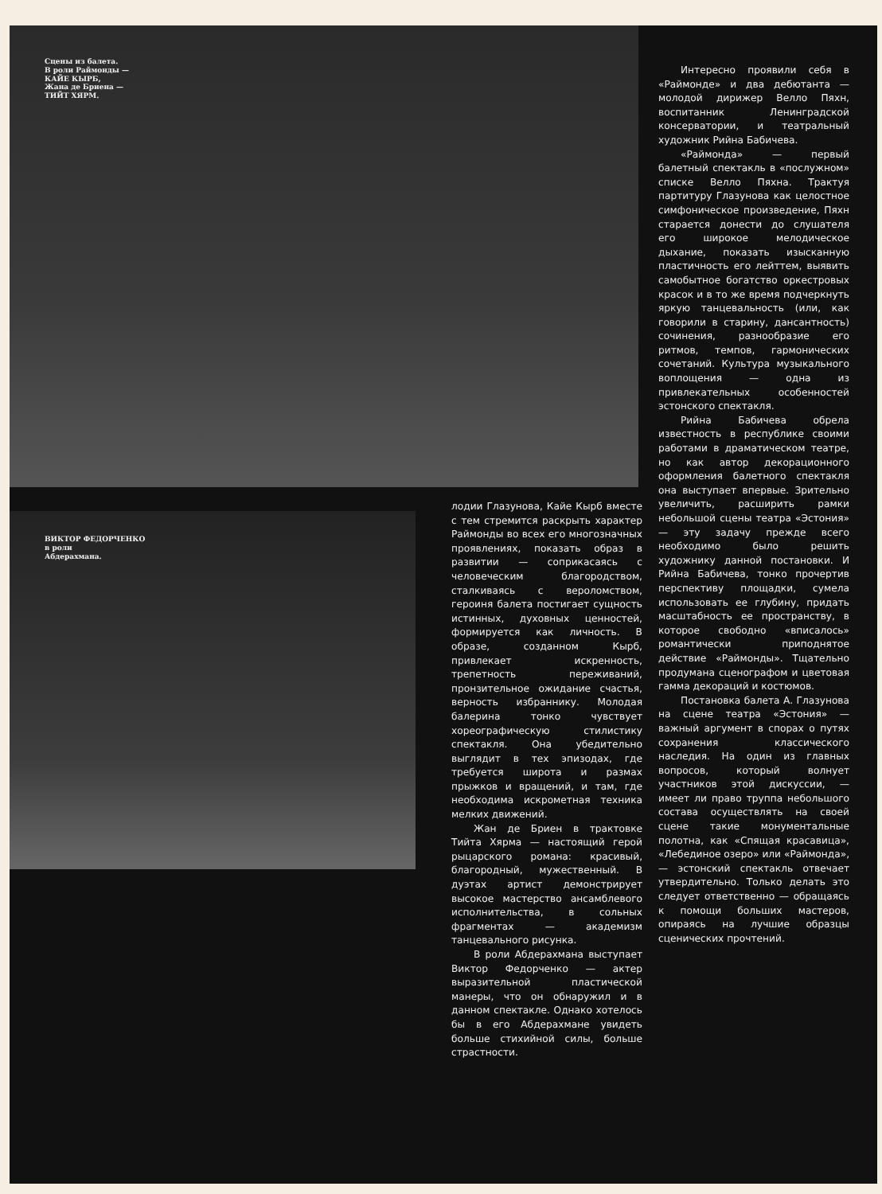Сцены из балета.
В роли Раймонды —
КАЙЕ КЫРБ,
Жана де Бриена —
ТИЙТ ХЯРМ.
ВИКТОР ФЕДОРЧЕНКО
в роли
Абдерахмана.
лодии Глазунова, Кайе Кырб вместе с тем стремится раскрыть характер Раймонды во всех его многозначных проявлениях, показать образ в развитии — соприкасаясь с человеческим благородством, сталкиваясь с вероломством, героиня балета постигает сущность истинных, духовных ценностей, формируется как личность. В образе, созданном Кырб, привлекает искренность, трепетность переживаний, пронзительное ожидание счастья, верность избраннику. Молодая балерина тонко чувствует хореографическую стилистику спектакля. Она убедительно выглядит в тех эпизодах, где требуется широта и размах прыжков и вращений, и там, где необходима искрометная техника мелких движений.
Жан де Бриен в трактовке Тийта Хярма — настоящий герой рыцарского романа: красивый, благородный, мужественный. В дуэтах артист демонстрирует высокое мастерство ансамблевого исполнительства, в сольных фрагментах — академизм танцевального рисунка.
В роли Абдерахмана выступает Виктор Федорченко — актер выразительной пластической манеры, что он обнаружил и в данном спектакле. Однако хотелось бы в его Абдерахмане увидеть больше стихийной силы, больше страстности.
Интересно проявили себя в «Раймонде» и два дебютанта — молодой дирижер Велло Пяхн, воспитанник Ленинградской консерватории, и театральный художник Рийна Бабичева.
«Раймонда» — первый балетный спектакль в «послужном» списке Велло Пяхна. Трактуя партитуру Глазунова как целостное симфоническое произведение, Пяхн старается донести до слушателя его широкое мелодическое дыхание, показать изысканную пластичность его лейттем, выявить самобытное богатство оркестровых красок и в то же время подчеркнуть яркую танцевальность (или, как говорили в старину, дансантность) сочинения, разнообразие его ритмов, темпов, гармонических сочетаний. Культура музыкального воплощения — одна из привлекательных особенностей эстонского спектакля.
Рийна Бабичева обрела известность в республике своими работами в драматическом театре, но как автор декорационного оформления балетного спектакля она выступает впервые. Зрительно увеличить, расширить рамки небольшой сцены театра «Эстония» — эту задачу прежде всего необходимо было решить художнику данной постановки. И Рийна Бабичева, тонко прочертив перспективу площадки, сумела использовать ее глубину, придать масштабность ее пространству, в которое свободно «вписалось» романтически приподнятое действие «Раймонды». Тщательно продумана сценографом и цветовая гамма декораций и костюмов.
Постановка балета А. Глазунова на сцене театра «Эстония» — важный аргумент в спорах о путях сохранения классического наследия. На один из главных вопросов, который волнует участников этой дискуссии, — имеет ли право труппа небольшого состава осуществлять на своей сцене такие монументальные полотна, как «Спящая красавица», «Лебединое озеро» или «Раймонда», — эстонский спектакль отвечает утвердительно. Только делать это следует ответственно — обращаясь к помощи больших мастеров, опираясь на лучшие образцы сценических прочтений.